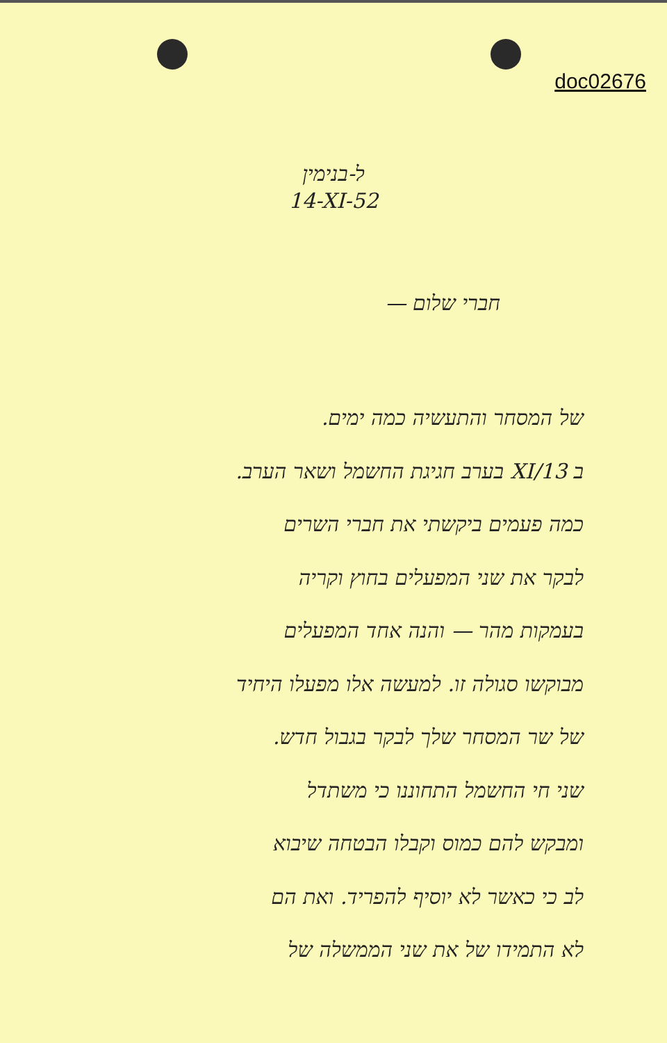doc02676
ל-בנימין
14-XI-52
חברי שלום —
של המסחר והתעשיה כמה ימים.
ב XI/13 בערב חגיגת החשמל ושאר הערב.
כמה פעמים ביקשתי את חברי השרים
לבקר את שני המפעלים בחוץ וקריה
בעמקות מהר — והנה אחד המפעלים
מבוקשו סגולה זו. למעשה אלו מפעלו היחיד
של שר המסחר שלך לבקר בגבול חדש.
שני חי החשמל התחוננו כי משתדל
ומבקש להם כמוס וקבלו הבטחה שיבוא
לב כי כאשר לא יוסיף להפריד. ואת הם
לא התמידו של את שני הממשלה של